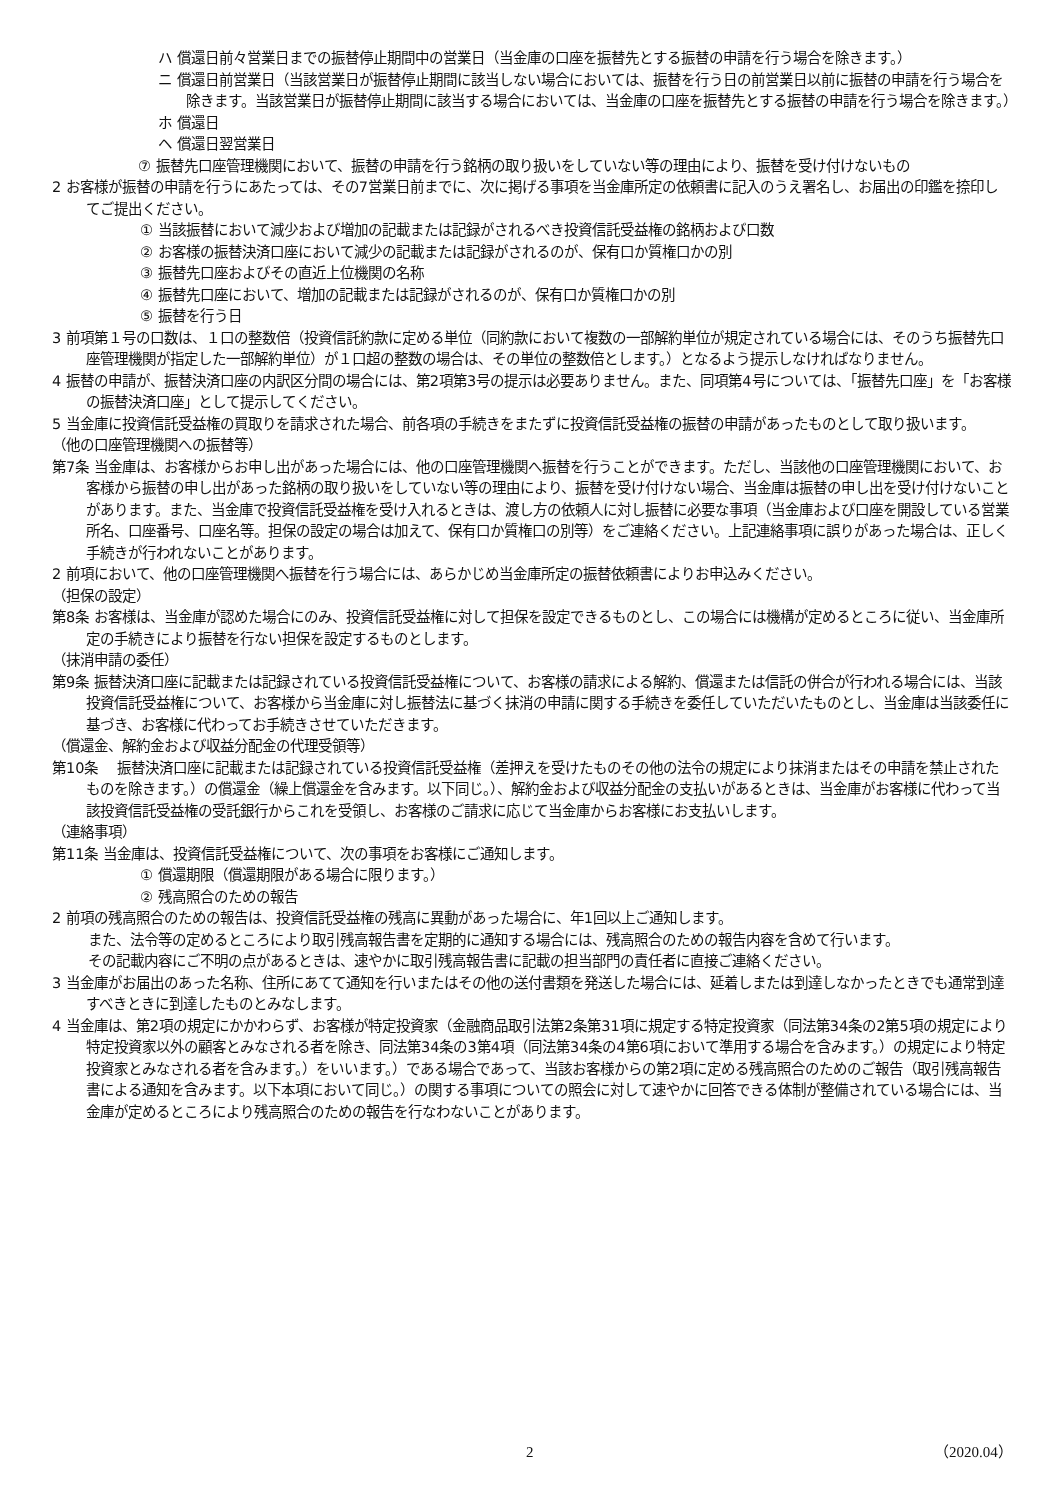ハ 償還日前々営業日までの振替停止期間中の営業日（当金庫の口座を振替先とする振替の申請を行う場合を除きます。）
ニ 償還日前営業日（当該営業日が振替停止期間に該当しない場合においては、振替を行う日の前営業日以前に振替の申請を行う場合を除きます。当該営業日が振替停止期間に該当する場合においては、当金庫の口座を振替先とする振替の申請を行う場合を除きます。）
ホ 償還日
ヘ 償還日翌営業日
⑦ 振替先口座管理機関において、振替の申請を行う銘柄の取り扱いをしていない等の理由により、振替を受け付けないもの
2 お客様が振替の申請を行うにあたっては、その7営業日前までに、次に掲げる事項を当金庫所定の依頼書に記入のうえ署名し、お届出の印鑑を捺印してご提出ください。
① 当該振替において減少および増加の記載または記録がされるべき投資信託受益権の銘柄および口数
② お客様の振替決済口座において減少の記載または記録がされるのが、保有口か質権口かの別
③ 振替先口座およびその直近上位機関の名称
④ 振替先口座において、増加の記載または記録がされるのが、保有口か質権口かの別
⑤ 振替を行う日
3 前項第１号の口数は、１口の整数倍（投資信託約款に定める単位（同約款において複数の一部解約単位が規定されている場合には、そのうち振替先口座管理機関が指定した一部解約単位）が１口超の整数の場合は、その単位の整数倍とします。）となるよう提示しなければなりません。
4 振替の申請が、振替決済口座の内訳区分間の場合には、第2項第3号の提示は必要ありません。また、同項第4号については、「振替先口座」を「お客様の振替決済口座」として提示してください。
5 当金庫に投資信託受益権の買取りを請求された場合、前各項の手続きをまたずに投資信託受益権の振替の申請があったものとして取り扱います。
（他の口座管理機関への振替等）
第7条 当金庫は、お客様からお申し出があった場合には、他の口座管理機関へ振替を行うことができます。ただし、当該他の口座管理機関において、お客様から振替の申し出があった銘柄の取り扱いをしていない等の理由により、振替を受け付けない場合、当金庫は振替の申し出を受け付けないことがあります。また、当金庫で投資信託受益権を受け入れるときは、渡し方の依頼人に対し振替に必要な事項（当金庫および口座を開設している営業所名、口座番号、口座名等。担保の設定の場合は加えて、保有口か質権口の別等）をご連絡ください。上記連絡事項に誤りがあった場合は、正しく手続きが行われないことがあります。
2 前項において、他の口座管理機関へ振替を行う場合には、あらかじめ当金庫所定の振替依頼書によりお申込みください。
（担保の設定）
第8条 お客様は、当金庫が認めた場合にのみ、投資信託受益権に対して担保を設定できるものとし、この場合には機構が定めるところに従い、当金庫所定の手続きにより振替を行ない担保を設定するものとします。
（抹消申請の委任）
第9条 振替決済口座に記載または記録されている投資信託受益権について、お客様の請求による解約、償還または信託の併合が行われる場合には、当該投資信託受益権について、お客様から当金庫に対し振替法に基づく抹消の申請に関する手続きを委任していただいたものとし、当金庫は当該委任に基づき、お客様に代わってお手続きさせていただきます。
（償還金、解約金および収益分配金の代理受領等）
第10条　 振替決済口座に記載または記録されている投資信託受益権（差押えを受けたものその他の法令の規定により抹消またはその申請を禁止されたものを除きます。）の償還金（繰上償還金を含みます。以下同じ。）、解約金および収益分配金の支払いがあるときは、当金庫がお客様に代わって当該投資信託受益権の受託銀行からこれを受領し、お客様のご請求に応じて当金庫からお客様にお支払いします。
（連絡事項）
第11条 当金庫は、投資信託受益権について、次の事項をお客様にご通知します。
① 償還期限（償還期限がある場合に限ります。）
② 残高照合のための報告
2 前項の残高照合のための報告は、投資信託受益権の残高に異動があった場合に、年1回以上ご通知します。
また、法令等の定めるところにより取引残高報告書を定期的に通知する場合には、残高照合のための報告内容を含めて行います。
その記載内容にご不明の点があるときは、速やかに取引残高報告書に記載の担当部門の責任者に直接ご連絡ください。
3 当金庫がお届出のあった名称、住所にあてて通知を行いまたはその他の送付書類を発送した場合には、延着しまたは到達しなかったときでも通常到達すべきときに到達したものとみなします。
4 当金庫は、第2項の規定にかかわらず、お客様が特定投資家（金融商品取引法第2条第31項に規定する特定投資家（同法第34条の2第5項の規定により特定投資家以外の顧客とみなされる者を除き、同法第34条の3第4項（同法第34条の4第6項において準用する場合を含みます。）の規定により特定投資家とみなされる者を含みます。）をいいます。）である場合であって、当該お客様からの第2項に定める残高照合のためのご報告（取引残高報告書による通知を含みます。以下本項において同じ。）の関する事項についての照会に対して速やかに回答できる体制が整備されている場合には、当金庫が定めるところにより残高照合のための報告を行なわないことがあります。
2 （2020.04）